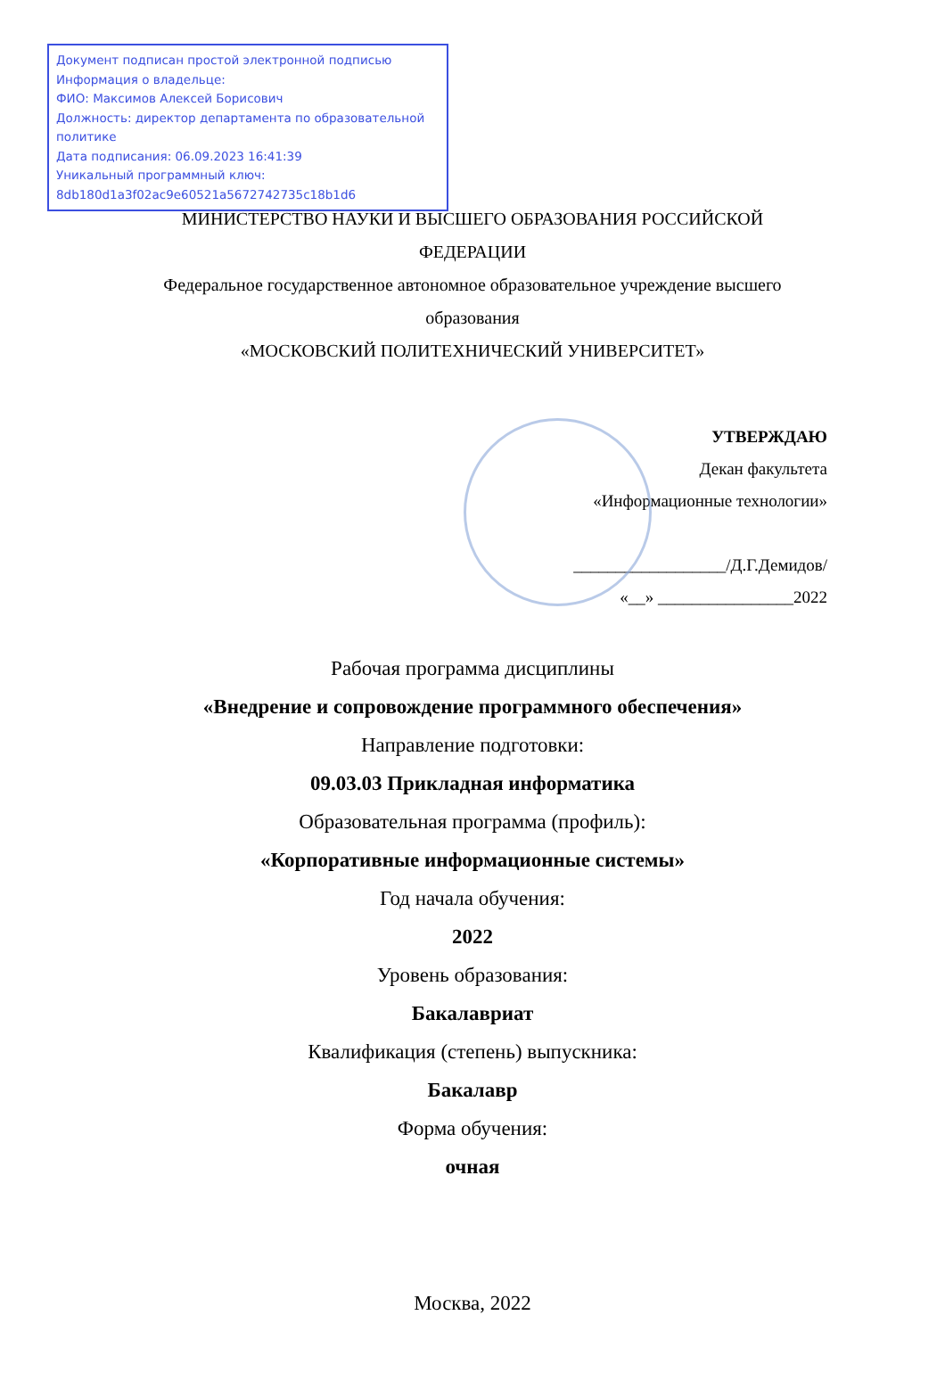Документ подписан простой электронной подписью
Информация о владельце:
ФИО: Максимов Алексей Борисович
Должность: директор департамента по образовательной политике
Дата подписания: 06.09.2023 16:41:39
Уникальный программный ключ:
8db180d1a3f02ac9e60521a5672742735c18b1d6
МИНИСТЕРСТВО НАУКИ И ВЫСШЕГО ОБРАЗОВАНИЯ РОССИЙСКОЙ
ФЕДЕРАЦИИ
Федеральное государственное автономное образовательное учреждение высшего
образования
«МОСКОВСКИЙ ПОЛИТЕХНИЧЕСКИЙ УНИВЕРСИТЕТ»
УТВЕРЖДАЮ
Декан факультета
«Информационные технологии»
__________________/Д.Г.Демидов/
«__» ________________2022
Рабочая программа дисциплины
«Внедрение и сопровождение программного обеспечения»
Направление подготовки:
09.03.03 Прикладная информатика
Образовательная программа (профиль):
«Корпоративные информационные системы»
Год начала обучения:
2022
Уровень образования:
Бакалавриат
Квалификация (степень) выпускника:
Бакалавр
Форма обучения:
очная
Москва, 2022